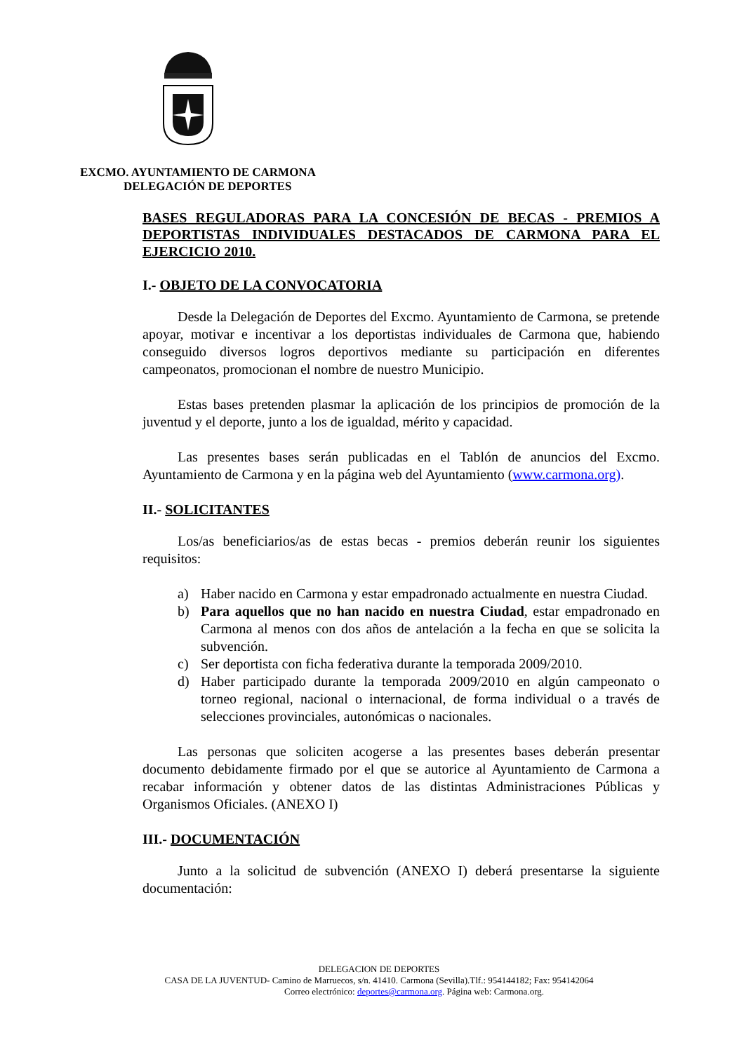EXCMO. AYUNTAMIENTO DE CARMONA
DELEGACIÓN DE DEPORTES
BASES REGULADORAS PARA LA CONCESIÓN DE BECAS - PREMIOS A DEPORTISTAS INDIVIDUALES DESTACADOS DE CARMONA PARA EL EJERCICIO 2010.
I.- OBJETO DE LA CONVOCATORIA
Desde la Delegación de Deportes del Excmo. Ayuntamiento de Carmona, se pretende apoyar, motivar e incentivar a los deportistas individuales de Carmona que, habiendo conseguido diversos logros deportivos mediante su participación en diferentes campeonatos, promocionan el nombre de nuestro Municipio.
Estas bases pretenden plasmar la aplicación de los principios de promoción de la juventud y el deporte, junto a los de igualdad, mérito y capacidad.
Las presentes bases serán publicadas en el Tablón de anuncios del Excmo. Ayuntamiento de Carmona y en la página web del Ayuntamiento (www.carmona.org).
II.- SOLICITANTES
Los/as beneficiarios/as de estas becas - premios deberán reunir los siguientes requisitos:
a) Haber nacido en Carmona y estar empadronado actualmente en nuestra Ciudad.
b) Para aquellos que no han nacido en nuestra Ciudad, estar empadronado en Carmona al menos con dos años de antelación a la fecha en que se solicita la subvención.
c) Ser deportista con ficha federativa durante la temporada 2009/2010.
d) Haber participado durante la temporada 2009/2010 en algún campeonato o torneo regional, nacional o internacional, de forma individual o a través de selecciones provinciales, autonómicas o nacionales.
Las personas que soliciten acogerse a las presentes bases deberán presentar documento debidamente firmado por el que se autorice al Ayuntamiento de Carmona a recabar información y obtener datos de las distintas Administraciones Públicas y Organismos Oficiales. (ANEXO I)
III.- DOCUMENTACIÓN
Junto a la solicitud de subvención (ANEXO I) deberá presentarse la siguiente documentación:
DELEGACION DE DEPORTES
CASA DE LA JUVENTUD- Camino de Marruecos, s/n. 41410. Carmona (Sevilla).Tlf.: 954144182; Fax: 954142064
Correo electrónico: deportes@carmona.org. Página web: Carmona.org.